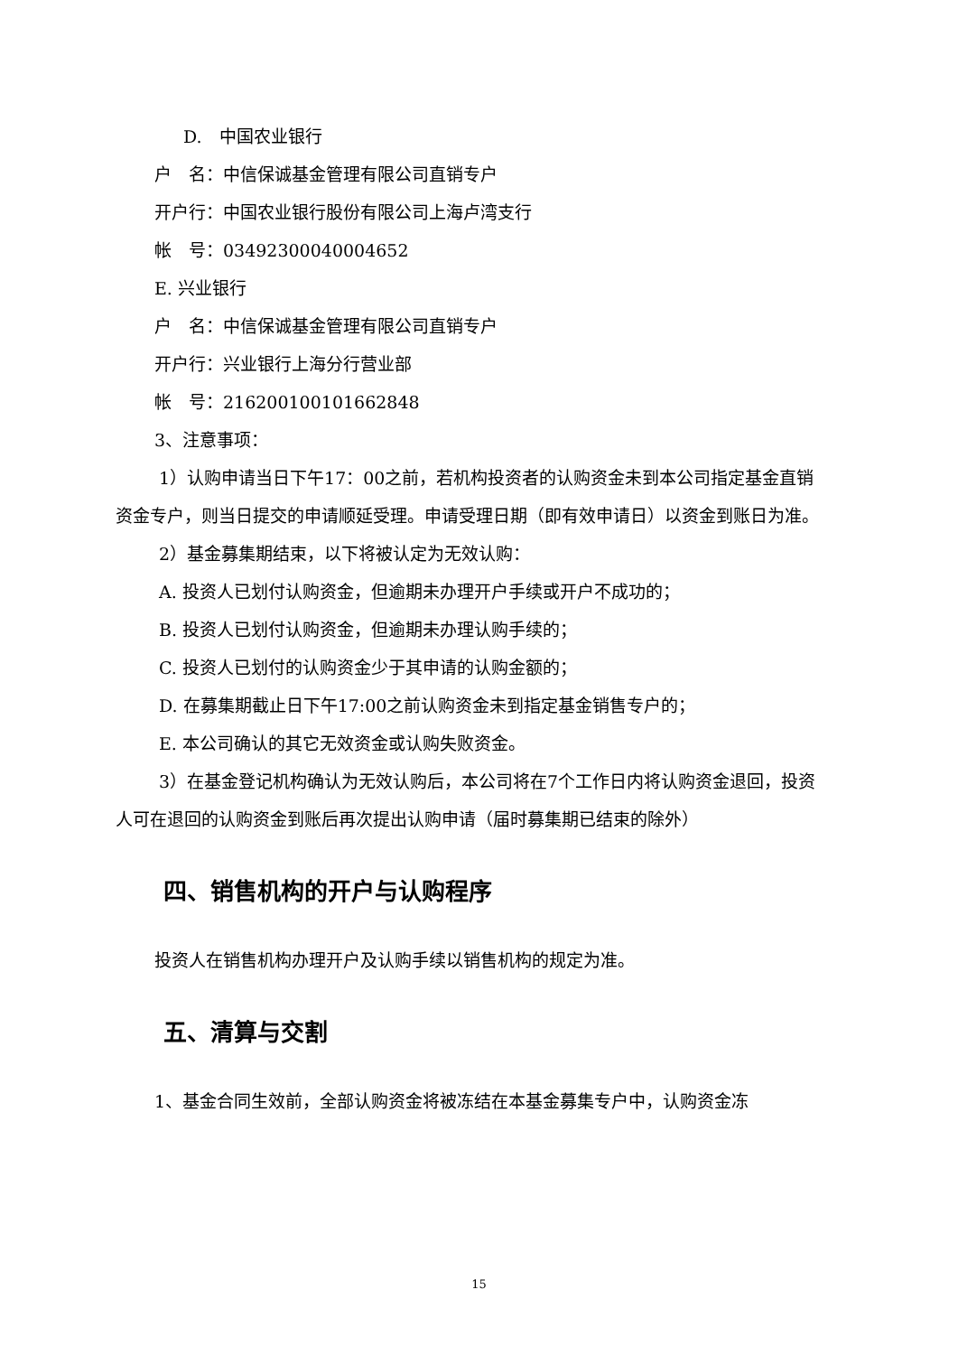D.　中国农业银行
户　名：中信保诚基金管理有限公司直销专户
开户行：中国农业银行股份有限公司上海卢湾支行
帐　号：03492300040004652
E. 兴业银行
户　名：中信保诚基金管理有限公司直销专户
开户行：兴业银行上海分行营业部
帐　号：216200100101662848
3、注意事项：
1）认购申请当日下午17：00之前，若机构投资者的认购资金未到本公司指定基金直销资金专户，则当日提交的申请顺延受理。申请受理日期（即有效申请日）以资金到账日为准。
2）基金募集期结束，以下将被认定为无效认购：
A. 投资人已划付认购资金，但逾期未办理开户手续或开户不成功的；
B. 投资人已划付认购资金，但逾期未办理认购手续的；
C. 投资人已划付的认购资金少于其申请的认购金额的；
D. 在募集期截止日下午17:00之前认购资金未到指定基金销售专户的；
E. 本公司确认的其它无效资金或认购失败资金。
3）在基金登记机构确认为无效认购后，本公司将在7个工作日内将认购资金退回，投资人可在退回的认购资金到账后再次提出认购申请（届时募集期已结束的除外）
四、销售机构的开户与认购程序
投资人在销售机构办理开户及认购手续以销售机构的规定为准。
五、清算与交割
1、基金合同生效前，全部认购资金将被冻结在本基金募集专户中，认购资金冻
15